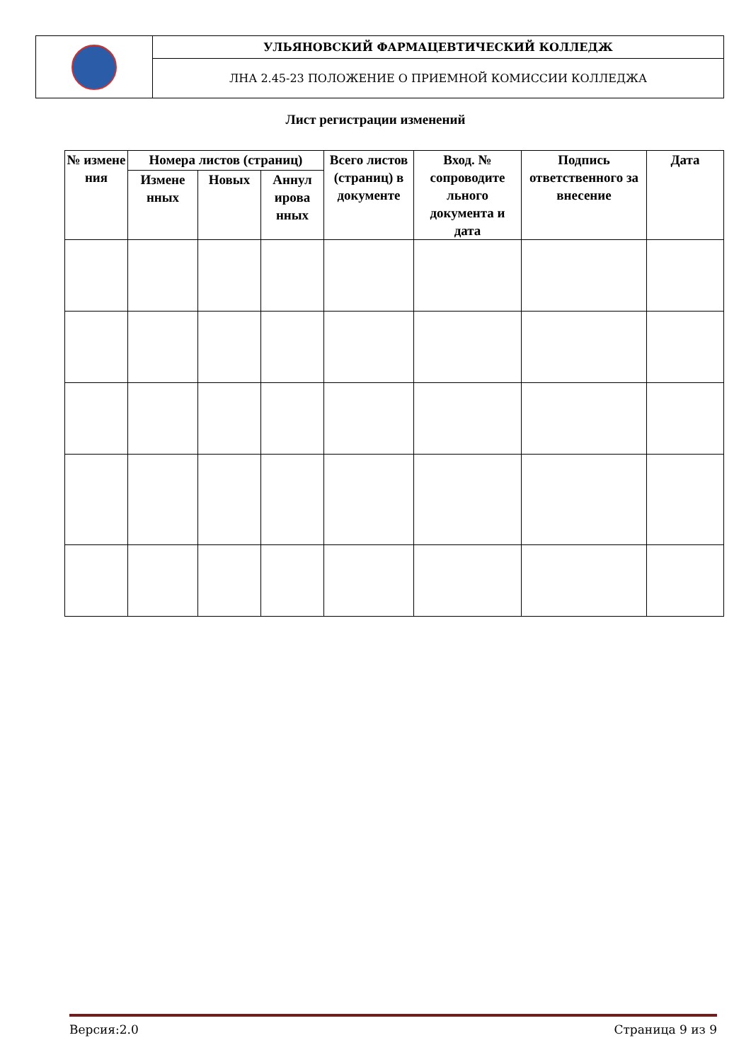| | УЛЬЯНОВСКИЙ ФАРМАЦЕВТИЧЕСКИЙ КОЛЛЕДЖ |
| | ЛНА 2.45-23 ПОЛОЖЕНИЕ О ПРИЕМНОЙ КОМИССИИ КОЛЛЕДЖА |
Лист регистрации изменений
| № измене ния | Номера листов (страниц) | | | Всего листов (страниц) в документе | Вход. № сопроводите льного документа и дата | Подпись ответственного за внесение | Дата |
| --- | --- | --- | --- | --- | --- | --- | --- |
| | Измене нных | Новых | Аннул ирова нных | | | | |
Версия:2.0 Страница 9 из 9